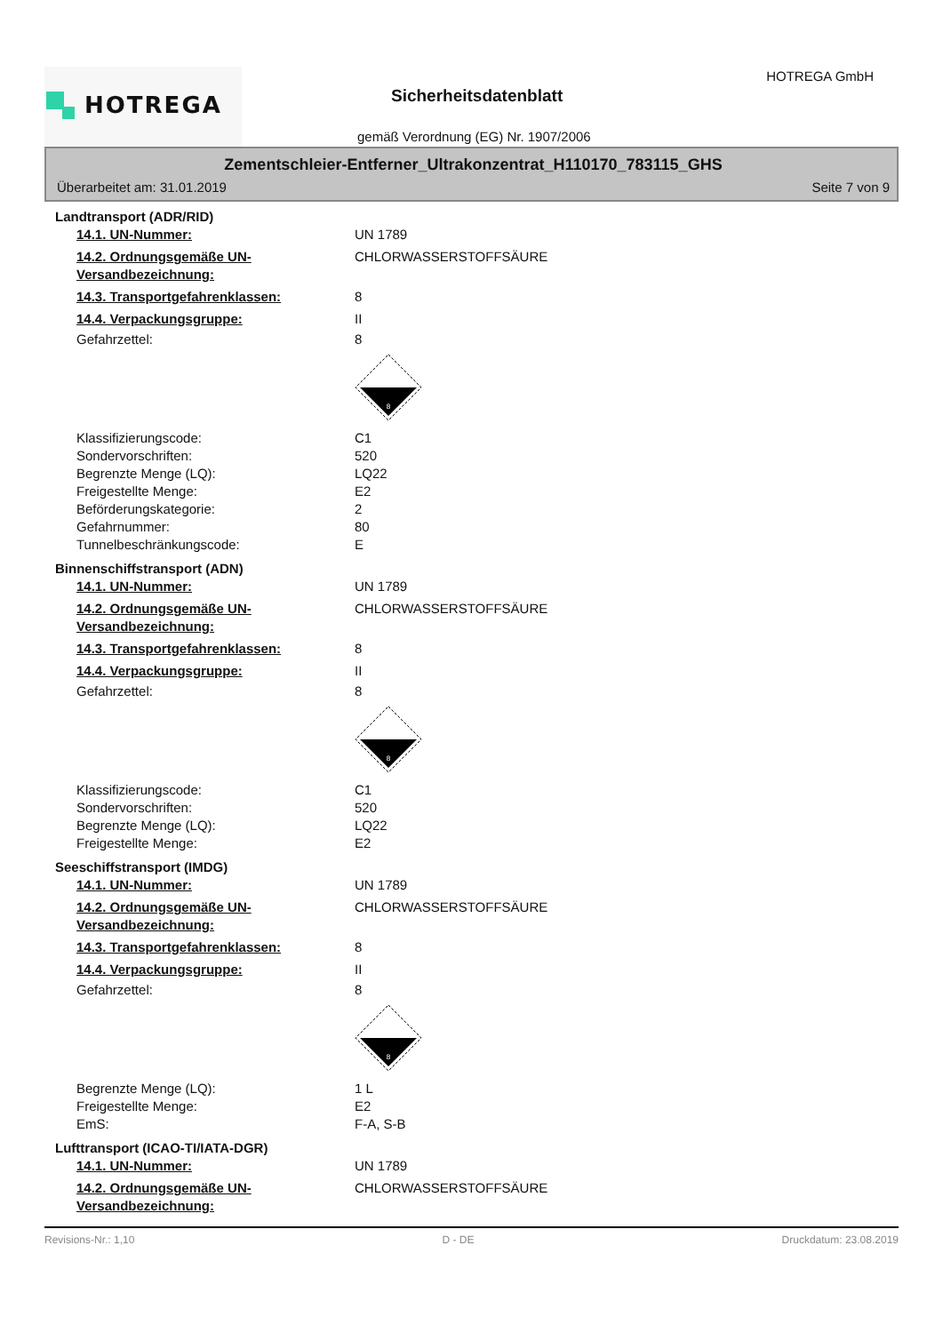HOTREGA HOTREGA GmbH
Sicherheitsdatenblatt
gemäß Verordnung (EG) Nr. 1907/2006
Zementschleier-Entferner_Ultrakonzentrat_H110170_783115_GHS
Überarbeitet am: 31.01.2019 Seite 7 von 9
Landtransport (ADR/RID)
14.1. UN-Nummer: UN 1789
14.2. Ordnungsgemäße UN-Versandbezeichnung:
CHLORWASSERSTOFFSÄURE
14.3. Transportgefahrenklassen: 8
14.4. Verpackungsgruppe: II
Gefahrzettel: 8
8
Klassifizierungscode: C1
Sondervorschriften: 520
Begrenzte Menge (LQ): LQ22
Freigestellte Menge: E2
Beförderungskategorie: 2
Gefahrnummer: 80
Tunnelbeschränkungscode: E
Binnenschiffstransport (ADN)
14.1. UN-Nummer: UN 1789
14.2. Ordnungsgemäße UN-Versandbezeichnung:
CHLORWASSERSTOFFSÄURE
14.3. Transportgefahrenklassen: 8
14.4. Verpackungsgruppe: II
Gefahrzettel: 8
8
Klassifizierungscode: C1
Sondervorschriften: 520
Begrenzte Menge (LQ): LQ22
Freigestellte Menge: E2
Seeschiffstransport (IMDG)
14.1. UN-Nummer: UN 1789
14.2. Ordnungsgemäße UN-Versandbezeichnung:
CHLORWASSERSTOFFSÄURE
14.3. Transportgefahrenklassen: 8
14.4. Verpackungsgruppe: II
Gefahrzettel: 8
8
Begrenzte Menge (LQ): 1 L
Freigestellte Menge: E2
EmS: F-A, S-B
Lufttransport (ICAO-TI/IATA-DGR)
14.1. UN-Nummer: UN 1789
14.2. Ordnungsgemäße UN-Versandbezeichnung:
CHLORWASSERSTOFFSÄURE
Revisions-Nr.: 1,10 D - DE Druckdatum: 23.08.2019